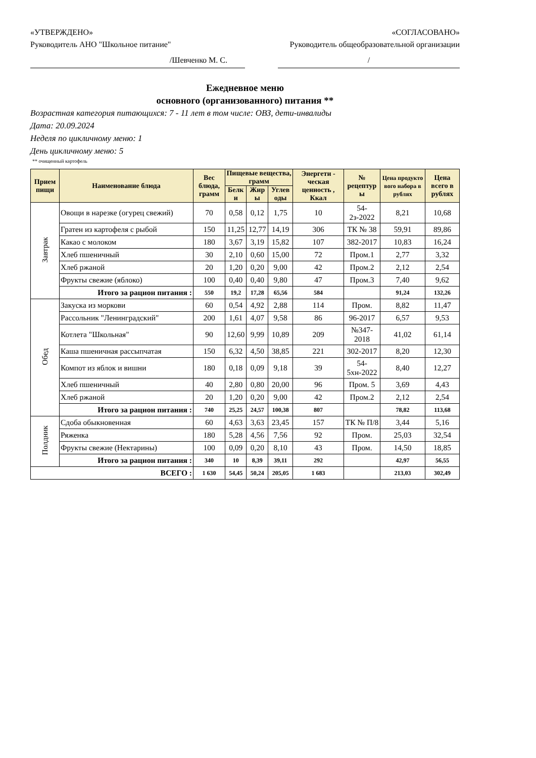«УТВЕРЖДЕНО» «СОГЛАСОВАНО»
Руководитель АНО "Школьное питание" Руководитель общеобразовательной организации
/Шевченко М. С. /
Ежедневное меню
основного (организованного) питания **
Возрастная категория питающихся: 7 - 11 лет в том числе: ОВЗ, дети-инвалиды
Дата: 20.09.2024
Неделя по цикличному меню: 1
День цикличному меню: 5
** очищенный картофель
| Прием пищи | Наименование блюда | Вес блюда, грамм | Пищевые вещества, грамм | | | Энергети - ческая ценность , Ккал | № рецептур ы | Цена продукто вого набора в рублях | Цена всего в рублях |
| --- | --- | --- | --- | --- | --- | --- | --- | --- | --- |
| | | | Белк и | Жир ы | Углев оды | | | | |
| Завтрак | Овощи в нарезке (огурец свежий) | 70 | 0,58 | 0,12 | 1,75 | 10 | 54-2з-2022 | 8,21 | 10,68 |
| | Гратен из картофеля с рыбой | 150 | 11,25 | 12,77 | 14,19 | 306 | ТК № 38 | 59,91 | 89,86 |
| | Какао с молоком | 180 | 3,67 | 3,19 | 15,82 | 107 | 382-2017 | 10,83 | 16,24 |
| | Хлеб пшеничный | 30 | 2,10 | 0,60 | 15,00 | 72 | Пром.1 | 2,77 | 3,32 |
| | Хлеб ржаной | 20 | 1,20 | 0,20 | 9,00 | 42 | Пром.2 | 2,12 | 2,54 |
| | Фрукты свежие (яблоко) | 100 | 0,40 | 0,40 | 9,80 | 47 | Пром.3 | 7,40 | 9,62 |
| | Итого за рацион питания : | 550 | 19,2 | 17,28 | 65,56 | 584 | | 91,24 | 132,26 |
| Обед | Закуска из моркови | 60 | 0,54 | 4,92 | 2,88 | 114 | Пром. | 8,82 | 11,47 |
| | Рассольник "Ленинградский" | 200 | 1,61 | 4,07 | 9,58 | 86 | 96-2017 | 6,57 | 9,53 |
| | Котлета "Школьная" | 90 | 12,60 | 9,99 | 10,89 | 209 | №347-2018 | 41,02 | 61,14 |
| | Каша пшеничная рассыпчатая | 150 | 6,32 | 4,50 | 38,85 | 221 | 302-2017 | 8,20 | 12,30 |
| | Компот из яблок и вишни | 180 | 0,18 | 0,09 | 9,18 | 39 | 54-5хн-2022 | 8,40 | 12,27 |
| | Хлеб пшеничный | 40 | 2,80 | 0,80 | 20,00 | 96 | Пром. 5 | 3,69 | 4,43 |
| | Хлеб ржаной | 20 | 1,20 | 0,20 | 9,00 | 42 | Пром.2 | 2,12 | 2,54 |
| | Итого за рацион питания : | 740 | 25,25 | 24,57 | 100,38 | 807 | | 78,82 | 113,68 |
| Полдник | Сдоба обыкновенная | 60 | 4,63 | 3,63 | 23,45 | 157 | ТК № П/8 | 3,44 | 5,16 |
| | Ряженка | 180 | 5,28 | 4,56 | 7,56 | 92 | Пром. | 25,03 | 32,54 |
| | Фрукты свежие (Нектарины) | 100 | 0,09 | 0,20 | 8,10 | 43 | Пром. | 14,50 | 18,85 |
| | Итого за рацион питания : | 340 | 10 | 8,39 | 39,11 | 292 | | 42,97 | 56,55 |
| ВСЕГО : | | 1 630 | 54,45 | 50,24 | 205,05 | 1 683 | | 213,03 | 302,49 |